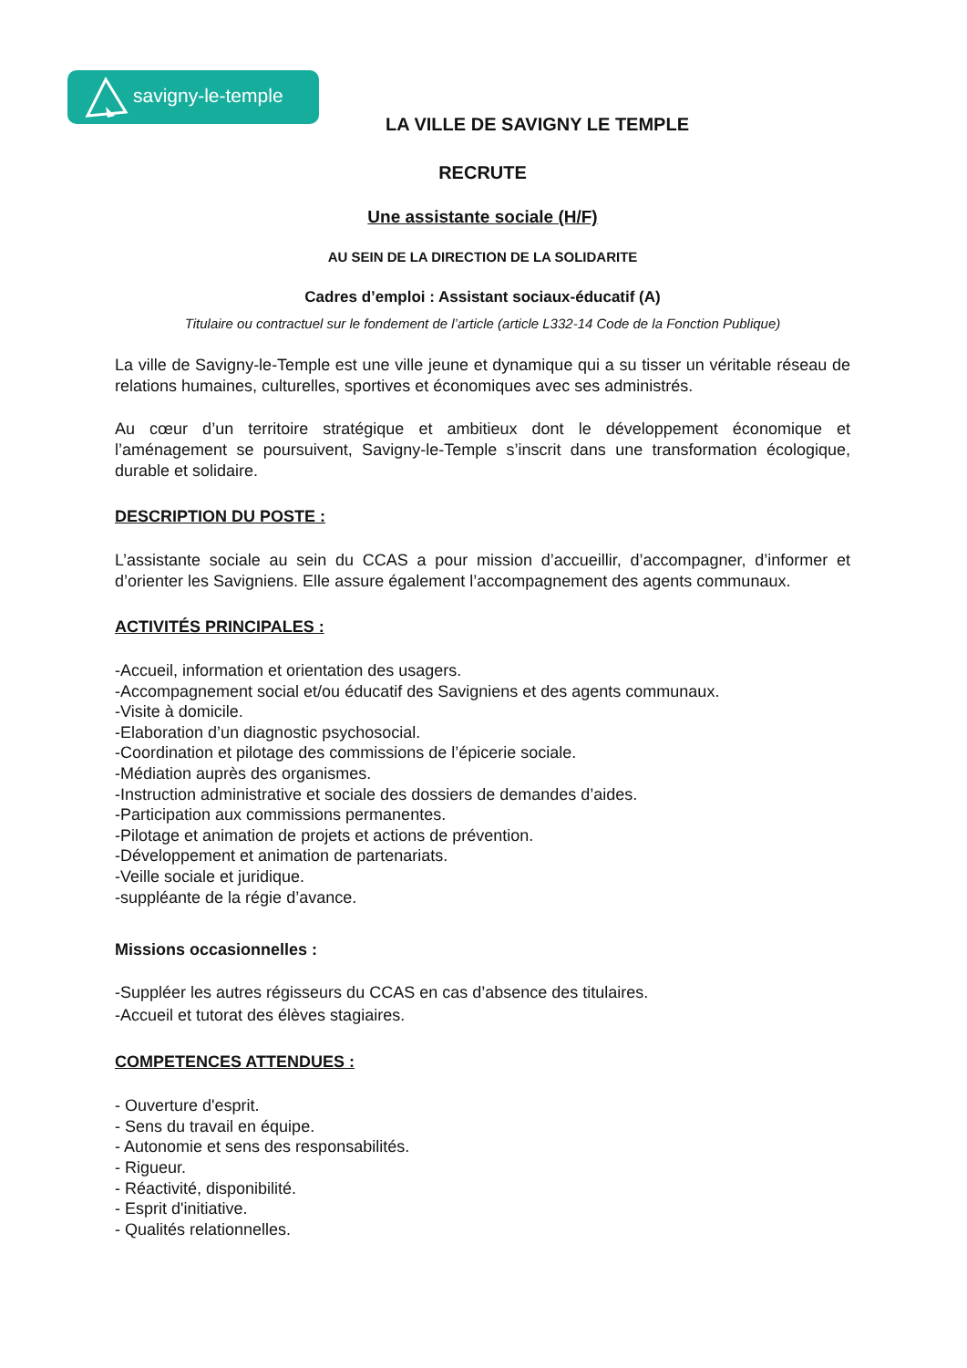savigny-le-temple
LA VILLE DE SAVIGNY LE TEMPLE
RECRUTE
Une assistante sociale (H/F)
AU SEIN DE LA DIRECTION DE LA SOLIDARITE
Cadres d’emploi : Assistant sociaux-éducatif (A)
Titulaire ou contractuel sur le fondement de l’article (article L332-14 Code de la Fonction Publique)
La ville de Savigny-le-Temple est une ville jeune et dynamique qui a su tisser un véritable réseau de relations humaines, culturelles, sportives et économiques avec ses administrés.
Au cœur d’un territoire stratégique et ambitieux dont le développement économique et l’aménagement se poursuivent, Savigny-le-Temple s’inscrit dans une transformation écologique, durable et solidaire.
DESCRIPTION DU POSTE :
L’assistante sociale au sein du CCAS a pour mission d’accueillir, d’accompagner, d’informer et d’orienter les Savigniens. Elle assure également l’accompagnement des agents communaux.
ACTIVITÉS PRINCIPALES :
-Accueil, information et orientation des usagers.
-Accompagnement social et/ou éducatif des Savigniens et des agents communaux.
-Visite à domicile.
-Elaboration d’un diagnostic psychosocial.
-Coordination et pilotage des commissions de l’épicerie sociale.
-Médiation auprès des organismes.
-Instruction administrative et sociale des dossiers de demandes d’aides.
-Participation aux commissions permanentes.
-Pilotage et animation de projets et actions de prévention.
-Développement et animation de partenariats.
-Veille sociale et juridique.
-suppléante de la régie d’avance.
Missions occasionnelles :
-Suppléer les autres régisseurs du CCAS en cas d’absence des titulaires.
-Accueil et tutorat des élèves stagiaires.
COMPETENCES ATTENDUES :
- Ouverture d'esprit.
- Sens du travail en équipe.
- Autonomie et sens des responsabilités.
- Rigueur.
- Réactivité, disponibilité.
- Esprit d'initiative.
- Qualités relationnelles.